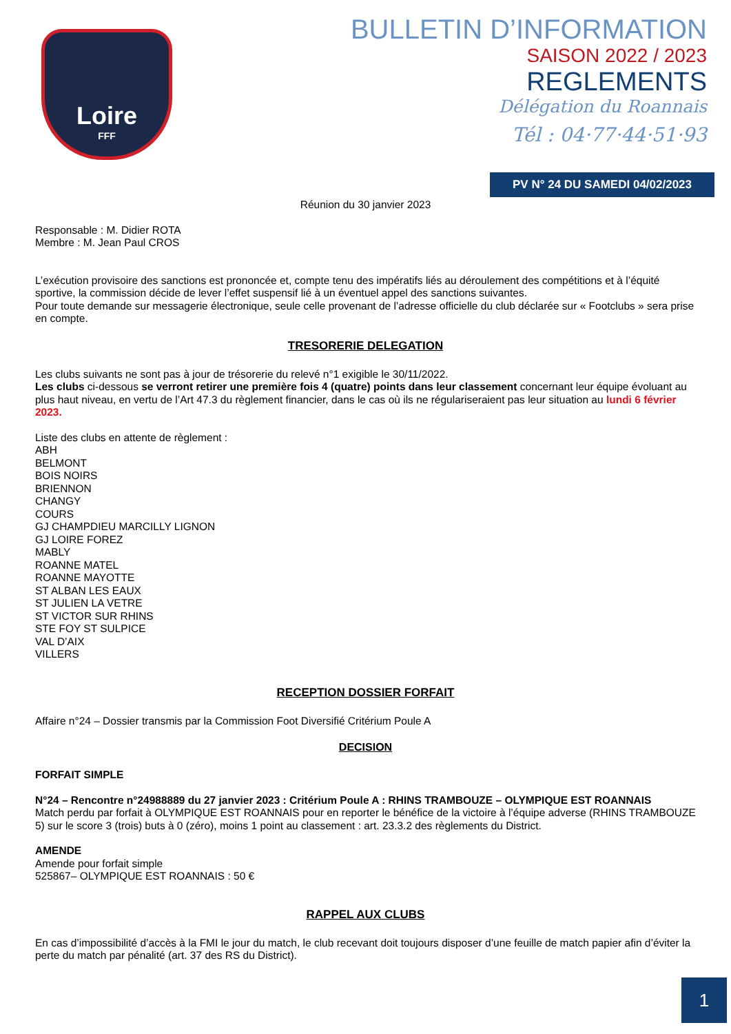Loire
FFF
BULLETIN D’INFORMATION
SAISON 2022 / 2023
REGLEMENTS
Délégation du Roannais
Tél : 04·77·44·51·93
PV N° 24 DU SAMEDI 04/02/2023
Réunion du 30 janvier 2023
Responsable : M. Didier ROTA
Membre : M. Jean Paul CROS
L’exécution provisoire des sanctions est prononcée et, compte tenu des impératifs liés au déroulement des compétitions et à l’équité sportive, la commission décide de lever l’effet suspensif lié à un éventuel appel des sanctions suivantes.
Pour toute demande sur messagerie électronique, seule celle provenant de l’adresse officielle du club déclarée sur « Footclubs » sera prise en compte.
TRESORERIE DELEGATION
Les clubs suivants ne sont pas à jour de trésorerie du relevé n°1 exigible le 30/11/2022.
Les clubs ci-dessous se verront retirer une première fois 4 (quatre) points dans leur classement concernant leur équipe évoluant au plus haut niveau, en vertu de l’Art 47.3 du règlement financier, dans le cas où ils ne régulariseraient pas leur situation au lundi 6 février 2023.
Liste des clubs en attente de règlement :
ABH
BELMONT
BOIS NOIRS
BRIENNON
CHANGY
COURS
GJ CHAMPDIEU MARCILLY LIGNON
GJ LOIRE FOREZ
MABLY
ROANNE MATEL
ROANNE MAYOTTE
ST ALBAN LES EAUX
ST JULIEN LA VETRE
ST VICTOR SUR RHINS
STE FOY ST SULPICE
VAL D’AIX
VILLERS
RECEPTION DOSSIER FORFAIT
Affaire n°24 – Dossier transmis par la Commission Foot Diversifié Critérium Poule A
DECISION
FORFAIT SIMPLE
N°24 – Rencontre n°24988889 du 27 janvier 2023 : Critérium Poule A : RHINS TRAMBOUZE – OLYMPIQUE EST ROANNAIS
Match perdu par forfait à OLYMPIQUE EST ROANNAIS pour en reporter le bénéfice de la victoire à l’équipe adverse (RHINS TRAMBOUZE 5) sur le score 3 (trois) buts à 0 (zéro), moins 1 point au classement : art. 23.3.2 des règlements du District.
AMENDE
Amende pour forfait simple
525867– OLYMPIQUE EST ROANNAIS : 50 €
RAPPEL AUX CLUBS
En cas d’impossibilité d’accès à la FMI le jour du match, le club recevant doit toujours disposer d’une feuille de match papier afin d’éviter la perte du match par pénalité (art. 37 des RS du District).
1